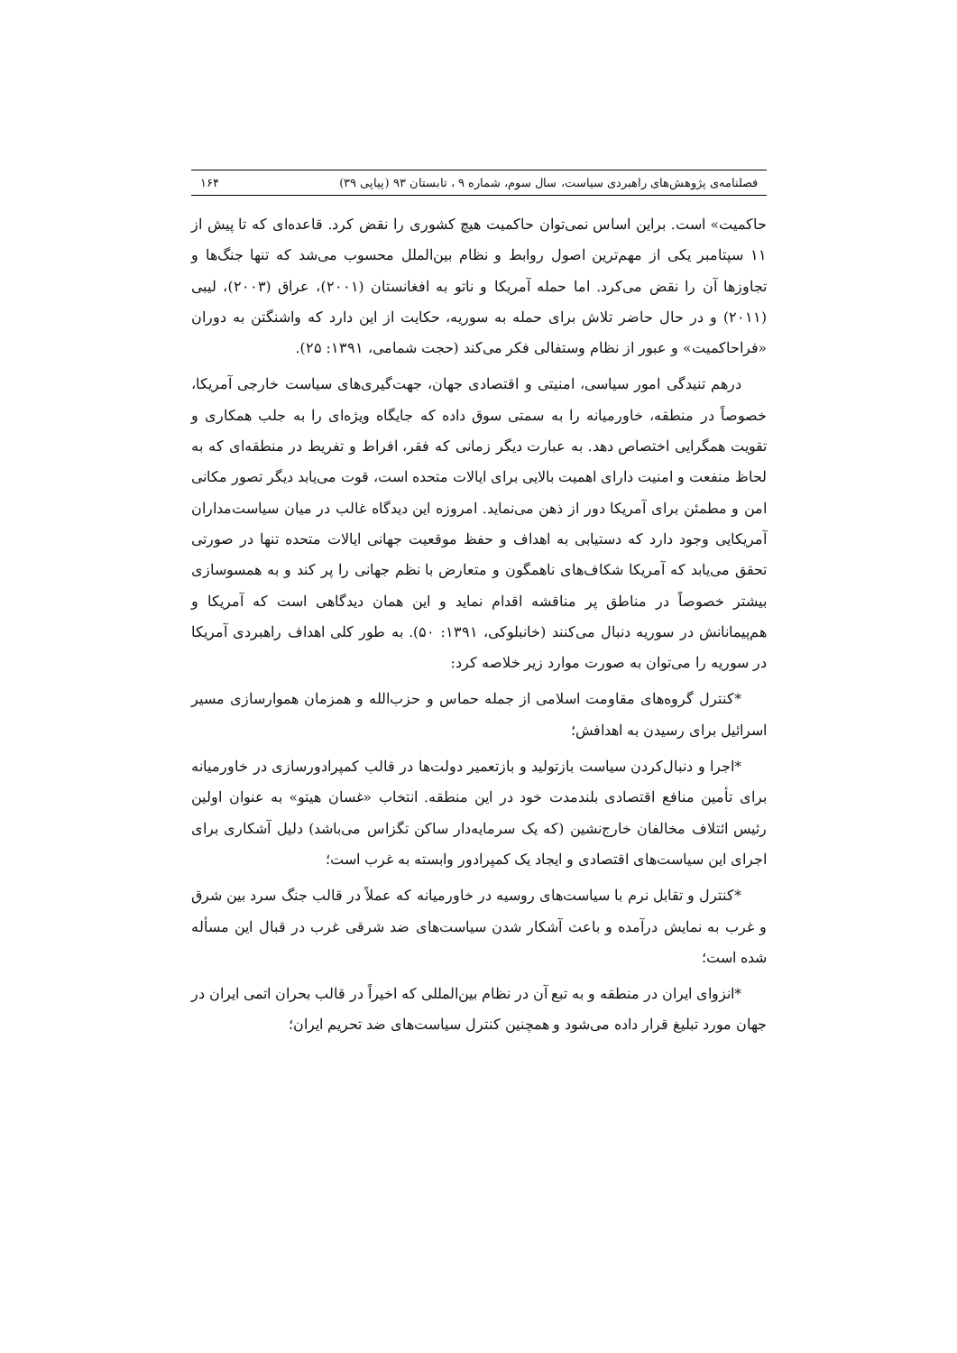فصلنامه‌ی پژوهش‌های راهبردی سیاست، سال سوم، شماره ۹ ، تابستان ۹۳ (پیاپی ۳۹) ۱۶۴
حاکمیت» است. براین اساس نمی‌توان حاکمیت هیچ کشوری را نقض کرد. قاعده‌ای که تا پیش از ۱۱ سپتامبر یکی از مهم‌ترین اصول روابط و نظام بین‌الملل محسوب می‌شد که تنها جنگ‌ها و تجاوزها آن را نقض می‌کرد. اما حمله آمریکا و ناتو به افغانستان (۲۰۰۱)، عراق (۲۰۰۳)، لیبی (۲۰۱۱) و در حال حاضر تلاش برای حمله به سوریه، حکایت از این دارد که واشنگتن به دوران «فراحاکمیت» و عبور از نظام وستفالی فکر می‌کند (حجت شمامی، ۱۳۹۱: ۲۵).
درهم تنیدگی امور سیاسی، امنیتی و اقتصادی جهان، جهت‌گیری‌های سیاست خارجی آمریکا، خصوصاً در منطقه، خاورمیانه را به سمتی سوق داده که جایگاه ویژه‌ای را به جلب همکاری و تقویت همگرایی اختصاص دهد. به عبارت دیگر زمانی که فقر، افراط و تفریط در منطقه‌ای که به لحاظ منفعت و امنیت دارای اهمیت بالایی برای ایالات متحده است، قوت می‌یابد دیگر تصور مکانی امن و مطمئن برای آمریکا دور از ذهن می‌نماید. امروزه این دیدگاه غالب در میان سیاست‌مداران آمریکایی وجود دارد که دستیابی به اهداف و حفظ موقعیت جهانی ایالات متحده تنها در صورتی تحقق می‌یابد که آمریکا شکاف‌های ناهمگون و متعارض با نظم جهانی را پر کند و به همسوسازی بیشتر خصوصاً در مناطق پر مناقشه اقدام نماید و این همان دیدگاهی است که آمریکا و هم‌پیمانانش در سوریه دنبال می‌کنند (خانبلوکی، ۱۳۹۱: ۵۰). به طور کلی اهداف راهبردی آمریکا در سوریه را می‌توان به صورت موارد زیر خلاصه کرد:
*کنترل گروه‌های مقاومت اسلامی از جمله حماس و حزب‌الله و همزمان هموارسازی مسیر اسرائیل برای رسیدن به اهدافش؛
*اجرا و دنبال‌کردن سیاست بازتولید و بازتعمیر دولت‌ها در قالب کمپرادورسازی در خاورمیانه برای تأمین منافع اقتصادی بلندمدت خود در این منطقه. انتخاب «غسان هیتو» به عنوان اولین رئیس ائتلاف مخالفان خارج‌نشین (که یک سرمایه‌دار ساکن تگزاس می‌باشد) دلیل آشکاری برای اجرای این سیاست‌های اقتصادی و ایجاد یک کمپرادور وابسته به غرب است؛
*کنترل و تقابل نرم با سیاست‌های روسیه در خاورمیانه که عملاً در قالب جنگ سرد بین شرق و غرب به نمایش درآمده و باعث آشکار شدن سیاست‌های ضد شرقی غرب در قبال این مسأله شده است؛
*انزوای ایران در منطقه و به تبع آن در نظام بین‌المللی که اخیراً در قالب بحران اتمی ایران در جهان مورد تبلیغ قرار داده می‌شود و همچنین کنترل سیاست‌های ضد تحریم ایران؛